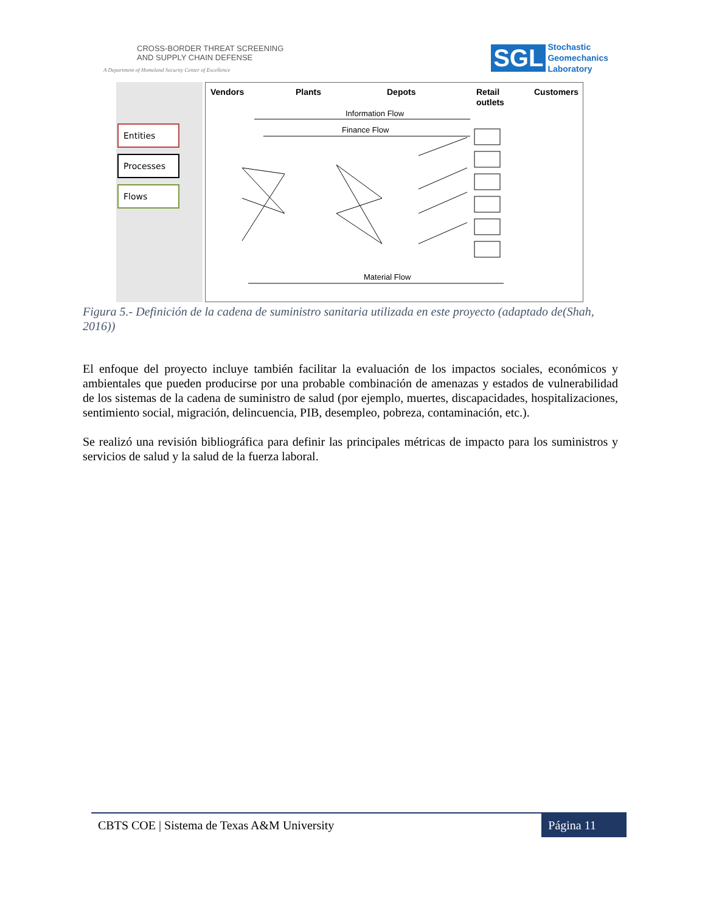CROSS-BORDER THREAT SCREENING
AND SUPPLY CHAIN DEFENSE
A Department of Homeland Security Center of Excellence
SGL Stochastic
Geomechanics
Laboratory
Entities
Processes
Flows
Vendors
Plants
Depots
Retail
outlets
Customers
Information Flow
Finance Flow
Material Flow
Figura 5.- Definición de la cadena de suministro sanitaria utilizada en este proyecto (adaptado de(Shah, 2016))
El enfoque del proyecto incluye también facilitar la evaluación de los impactos sociales, económicos y ambientales que pueden producirse por una probable combinación de amenazas y estados de vulnerabilidad de los sistemas de la cadena de suministro de salud (por ejemplo, muertes, discapacidades, hospitalizaciones, sentimiento social, migración, delincuencia, PIB, desempleo, pobreza, contaminación, etc.).
Se realizó una revisión bibliográfica para definir las principales métricas de impacto para los suministros y servicios de salud y la salud de la fuerza laboral.
CBTS COE | Sistema de Texas A&M University Página 11